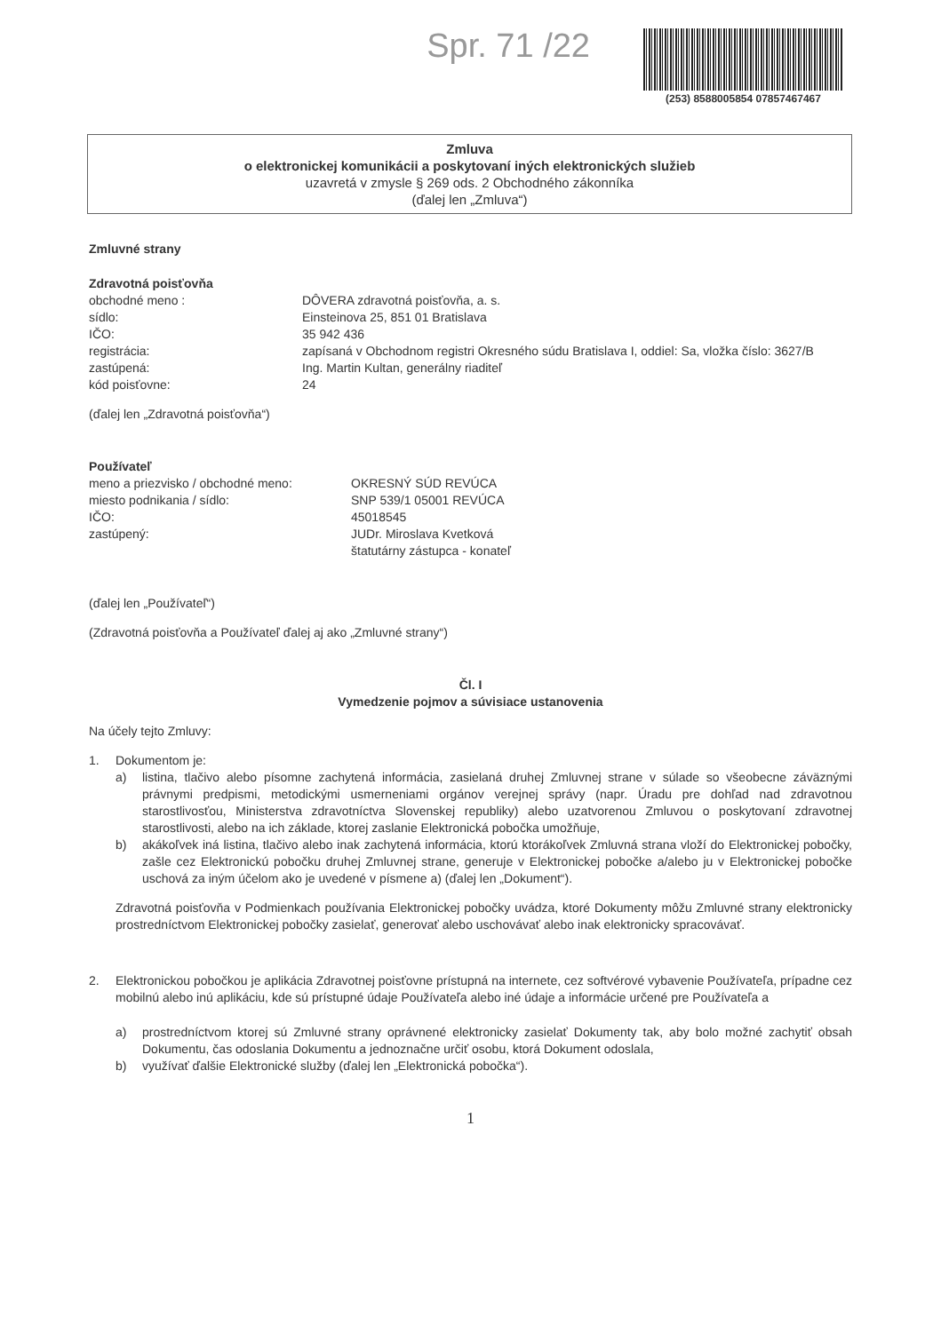Spr. 71 /22
(253) 8588005854 07857467467
Zmluva
o elektronickej komunikácii a poskytovaní iných elektronických služieb
uzavretá v zmysle § 269 ods. 2 Obchodného zákonníka
(ďalej len „Zmluva“)
Zmluvné strany
Zdravotná poisťovňa
obchodné meno : DÔVERA zdravotná poisťovňa, a. s.
sídlo: Einsteinova 25, 851 01 Bratislava
IČO: 35 942 436
registrácia: zapísaná v Obchodnom registri Okresného súdu Bratislava I, oddiel: Sa, vložka číslo: 3627/B
zastúpená: Ing. Martin Kultan, generálny riaditeľ
kód poisťovne: 24
(ďalej len „Zdravotná poisťovňa“)
Používateľ
meno a priezvisko / obchodné meno: OKRESNÝ SÚD REVÚCA
miesto podnikania / sídlo: SNP 539/1 05001 REVÚCA
IČO: 45018545
zastúpený: JUDr. Miroslava Kvetková
štatutárny zástupca - konateľ
(ďalej len „Používateľ“)
(Zdravotná poisťovňa a Používateľ ďalej aj ako „Zmluvné strany“)
Čl. I
Vymedzenie pojmov a súvisiace ustanovenia
Na účely tejto Zmluvy:
1. Dokumentom je:
a) listina, tlačivo alebo písomne zachytená informácia, zasielaná druhej Zmluvnej strane v súlade so všeobecne záväznými právnymi predpismi, metodickými usmerneniami orgánov verejnej správy (napr. Úradu pre dohľad nad zdravotnou starostlivosťou, Ministerstva zdravotníctva Slovenskej republiky) alebo uzatvorenou Zmluvou o poskytovaní zdravotnej starostlivosti, alebo na ich základe, ktorej zaslanie Elektronická pobočka umožňuje,
b) akákoľvek iná listina, tlačivo alebo inak zachytená informácia, ktorú ktorákoľvek Zmluvná strana vloží do Elektronickej pobočky, zašle cez Elektronickú pobočku druhej Zmluvnej strane, generuje v Elektronickej pobočke a/alebo ju v Elektronickej pobočke uschová za iným účelom ako je uvedené v písmene a) (ďalej len „Dokument“).
Zdravotná poisťovňa v Podmienkach používania Elektronickej pobočky uvádza, ktoré Dokumenty môžu Zmluvné strany elektronicky prostredníctvom Elektronickej pobočky zasielať, generovať alebo uschovávať alebo inak elektronicky spracovávať.
2. Elektronickou pobočkou je aplikácia Zdravotnej poisťovne prístupná na internete, cez softvérové vybavenie Používateľa, prípadne cez mobilnú alebo inú aplikáciu, kde sú prístupné údaje Používateľa alebo iné údaje a informácie určené pre Používateľa a
a) prostredníctvom ktorej sú Zmluvné strany oprávnené elektronicky zasielať Dokumenty tak, aby bolo možné zachytiť obsah Dokumentu, čas odoslania Dokumentu a jednoznačne určiť osobu, ktorá Dokument odoslala,
b) využívať ďalšie Elektronické služby (ďalej len „Elektronická pobočka“).
1